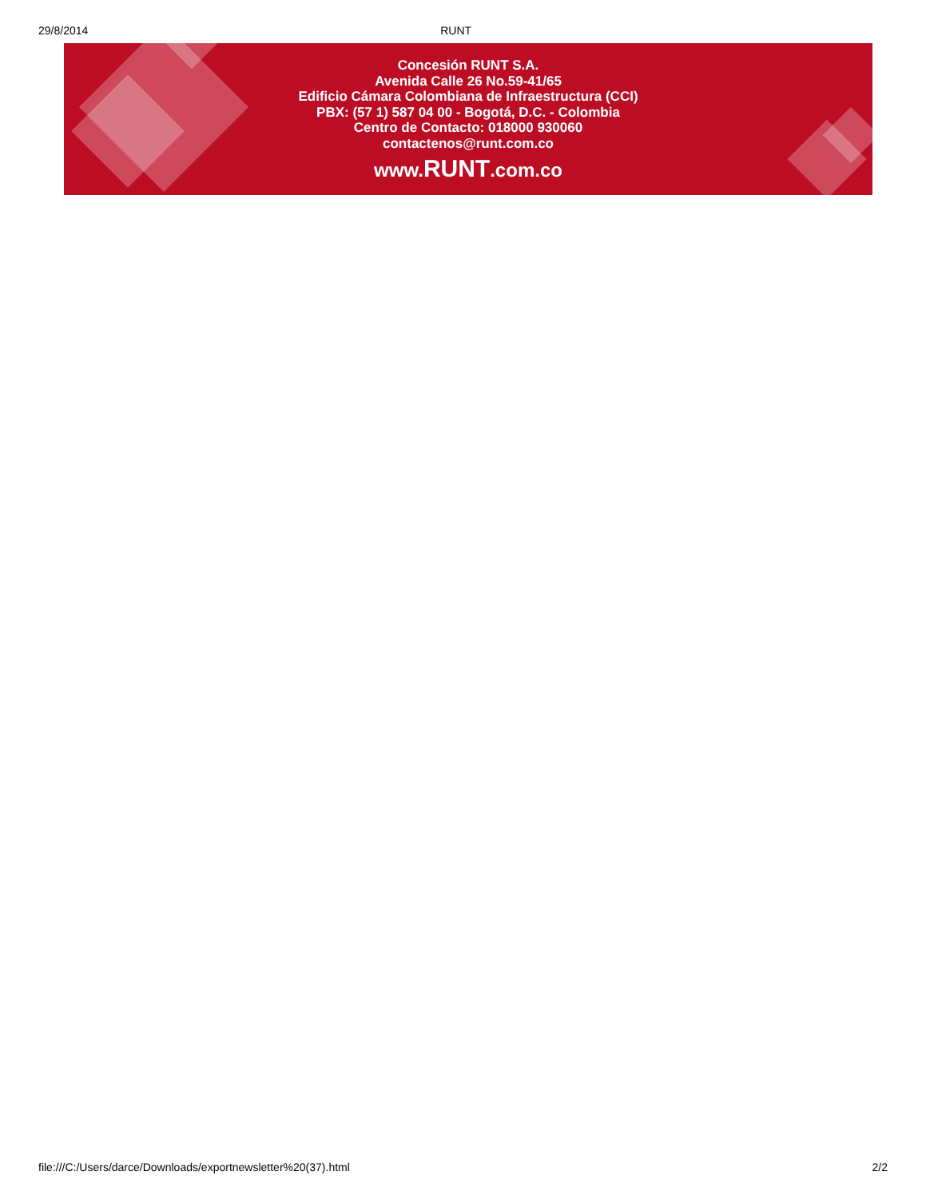29/8/2014 RUNT
Concesión RUNT S.A.
Avenida Calle 26 No.59-41/65
Edificio Cámara Colombiana de Infraestructura (CCI)
PBX: (57 1) 587 04 00 - Bogotá, D.C. - Colombia
Centro de Contacto: 018000 930060
contactenos@runt.com.co
www.RUNT.com.co
file:///C:/Users/darce/Downloads/exportnewsletter%20(37).html 2/2